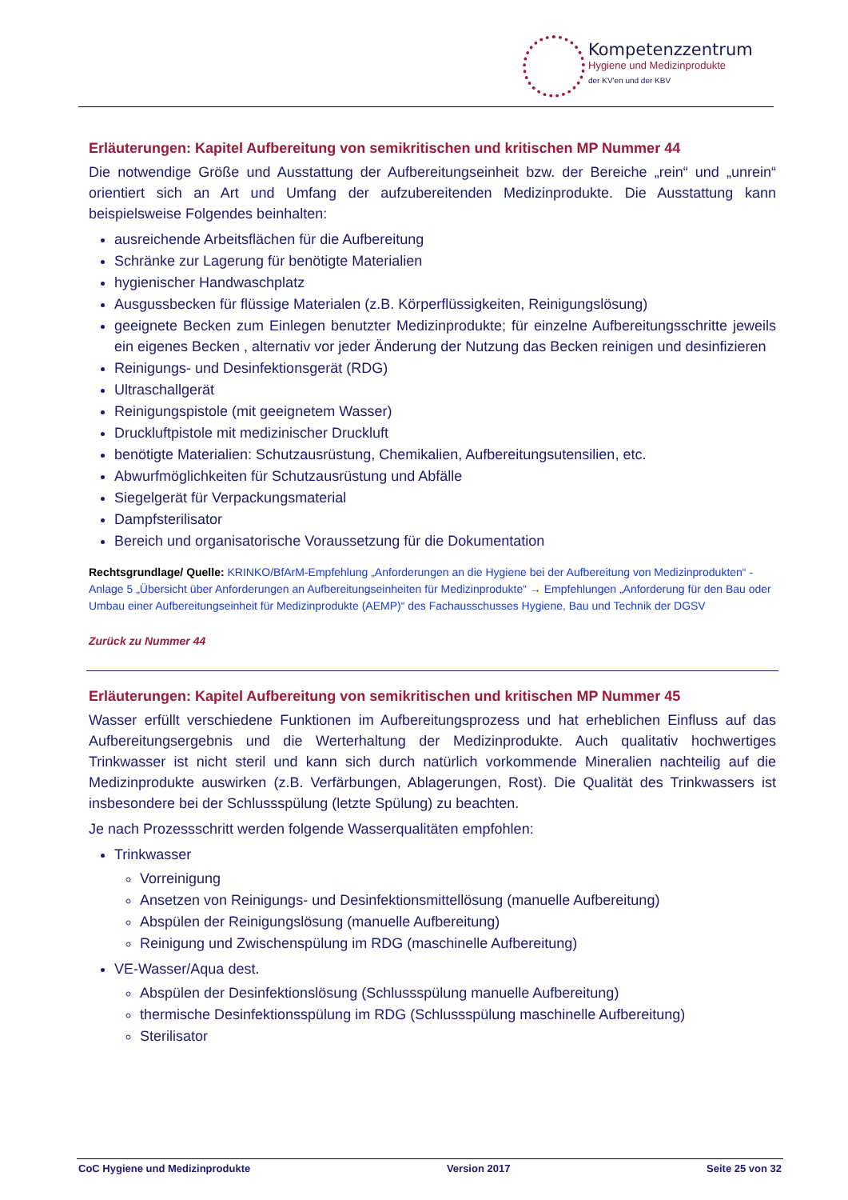Kompetenzzentrum
Hygiene und Medizinprodukte
der KV'en und der KBV
Erläuterungen: Kapitel Aufbereitung von semikritischen und kritischen MP Nummer 44
Die notwendige Größe und Ausstattung der Aufbereitungseinheit bzw. der Bereiche „rein“ und „unrein“ orientiert sich an Art und Umfang der aufzubereitenden Medizinprodukte. Die Ausstattung kann beispielsweise Folgendes beinhalten:
ausreichende Arbeitsflächen für die Aufbereitung
Schränke zur Lagerung für benötigte Materialien
hygienischer Handwaschplatz
Ausgussbecken für flüssige Materialen (z.B. Körperflüssigkeiten, Reinigungslösung)
geeignete Becken zum Einlegen benutzter Medizinprodukte; für einzelne Aufbereitungsschritte jeweils ein eigenes Becken , alternativ vor jeder Änderung der Nutzung das Becken reinigen und desinfizieren
Reinigungs- und Desinfektionsgerät (RDG)
Ultraschallgerät
Reinigungspistole (mit geeignetem Wasser)
Druckluftpistole mit medizinischer Druckluft
benötigte Materialien: Schutzausrüstung, Chemikalien, Aufbereitungsutensilien, etc.
Abwurfmöglichkeiten für Schutzausrüstung und Abfälle
Siegelgerät für Verpackungsmaterial
Dampfsterilisator
Bereich und organisatorische Voraussetzung für die Dokumentation
Rechtsgrundlage/ Quelle: KRINKO/BfArM-Empfehlung „Anforderungen an die Hygiene bei der Aufbereitung von Medizinprodukten“ - Anlage 5 „Übersicht über Anforderungen an Aufbereitungseinheiten für Medizinprodukte“ → Empfehlungen „Anforderung für den Bau oder Umbau einer Aufbereitungseinheit für Medizinprodukte (AEMP)“ des Fachausschusses Hygiene, Bau und Technik der DGSV
Zurück zu Nummer 44
Erläuterungen: Kapitel Aufbereitung von semikritischen und kritischen MP Nummer 45
Wasser erfüllt verschiedene Funktionen im Aufbereitungsprozess und hat erheblichen Einfluss auf das Aufbereitungsergebnis und die Werterhaltung der Medizinprodukte. Auch qualitativ hochwertiges Trinkwasser ist nicht steril und kann sich durch natürlich vorkommende Mineralien nachteilig auf die Medizinprodukte auswirken (z.B. Verfärbungen, Ablagerungen, Rost). Die Qualität des Trinkwassers ist insbesondere bei der Schlussspülung (letzte Spülung) zu beachten.
Je nach Prozessschritt werden folgende Wasserqualitäten empfohlen:
Trinkwasser
Vorreinigung
Ansetzen von Reinigungs- und Desinfektionsmittellösung (manuelle Aufbereitung)
Abspülen der Reinigungslösung (manuelle Aufbereitung)
Reinigung und Zwischenspülung im RDG (maschinelle Aufbereitung)
VE-Wasser/Aqua dest.
Abspülen der Desinfektionslösung (Schlussspülung manuelle Aufbereitung)
thermische Desinfektionsspülung im RDG (Schlussspülung maschinelle Aufbereitung)
Sterilisator
CoC Hygiene und Medizinprodukte Version 2017 Seite 25 von 32